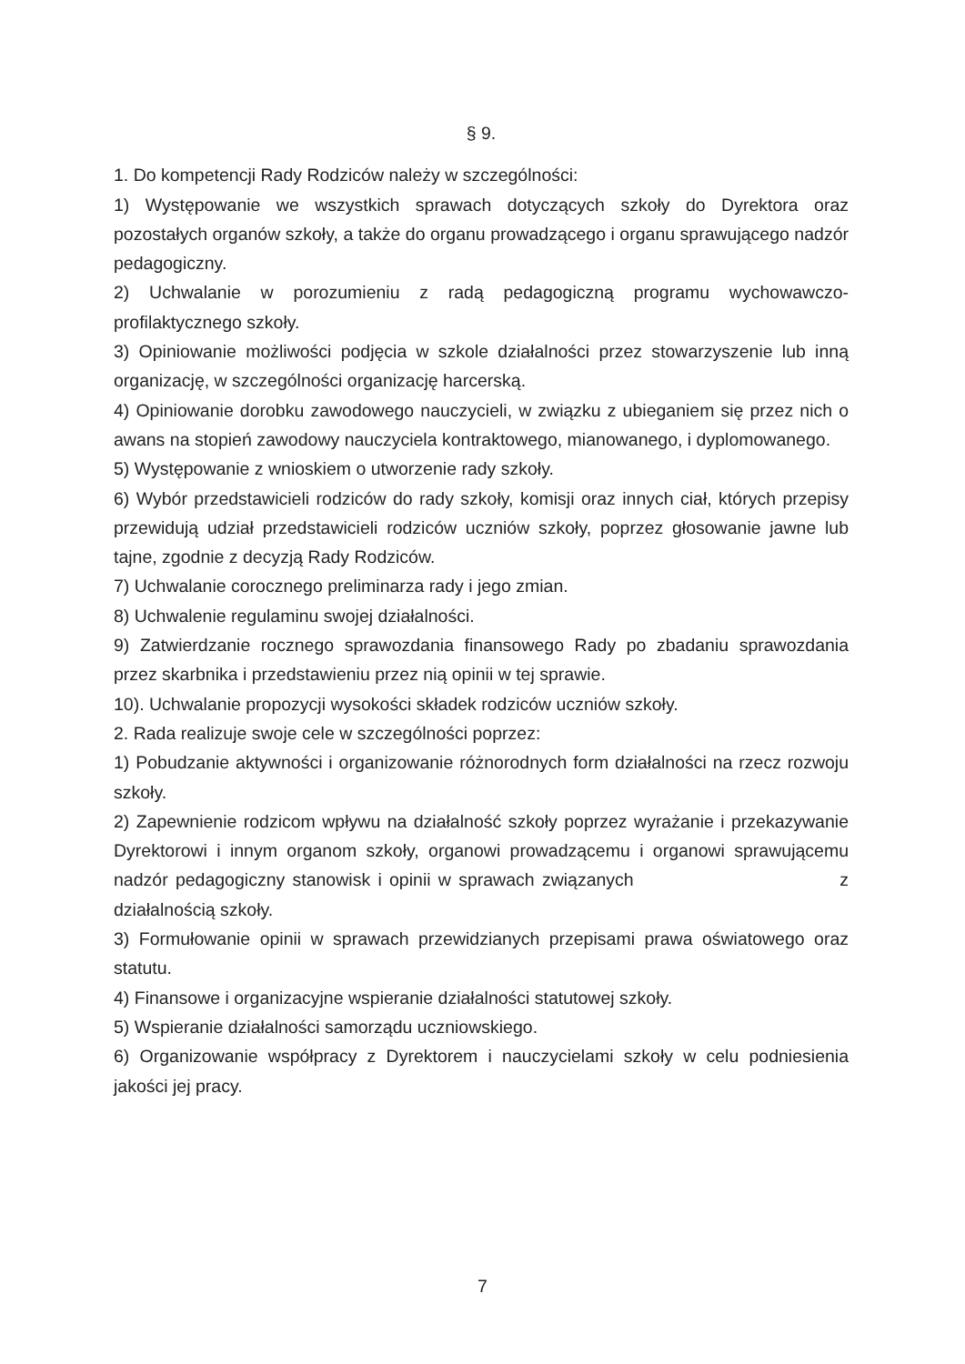§ 9.
1. Do kompetencji Rady Rodziców należy w szczególności:
1) Występowanie we wszystkich sprawach dotyczących szkoły do Dyrektora oraz pozostałych organów szkoły, a także do organu prowadzącego i organu sprawującego nadzór pedagogiczny.
2) Uchwalanie w porozumieniu z radą pedagogiczną programu wychowawczo-profilaktycznego szkoły.
3) Opiniowanie możliwości podjęcia w szkole działalności przez stowarzyszenie lub inną organizację, w szczególności organizację harcerską.
4) Opiniowanie dorobku zawodowego nauczycieli, w związku z ubieganiem się przez nich o awans na stopień zawodowy nauczyciela kontraktowego, mianowanego, i dyplomowanego.
5) Występowanie z wnioskiem o utworzenie rady szkoły.
6) Wybór przedstawicieli rodziców do rady szkoły, komisji oraz innych ciał, których przepisy przewidują udział przedstawicieli rodziców uczniów szkoły, poprzez głosowanie jawne lub tajne, zgodnie z decyzją Rady Rodziców.
7) Uchwalanie corocznego preliminarza rady i jego zmian.
8) Uchwalenie regulaminu swojej działalności.
9) Zatwierdzanie rocznego sprawozdania finansowego Rady po zbadaniu sprawozdania przez skarbnika i przedstawieniu przez nią opinii w tej sprawie.
10). Uchwalanie propozycji wysokości składek rodziców uczniów szkoły.
2. Rada realizuje swoje cele w szczególności poprzez:
1) Pobudzanie aktywności i organizowanie różnorodnych form działalności na rzecz rozwoju szkoły.
2) Zapewnienie rodzicom wpływu na działalność szkoły poprzez wyrażanie i przekazywanie Dyrektorowi i innym organom szkoły, organowi prowadzącemu i organowi sprawującemu nadzór pedagogiczny stanowisk i opinii w sprawach związanych z działalnością szkoły.
3) Formułowanie opinii w sprawach przewidzianych przepisami prawa oświatowego oraz statutu.
4) Finansowe i organizacyjne wspieranie działalności statutowej szkoły.
5) Wspieranie działalności samorządu uczniowskiego.
6) Organizowanie współpracy z Dyrektorem i nauczycielami szkoły w celu podniesienia jakości jej pracy.
7